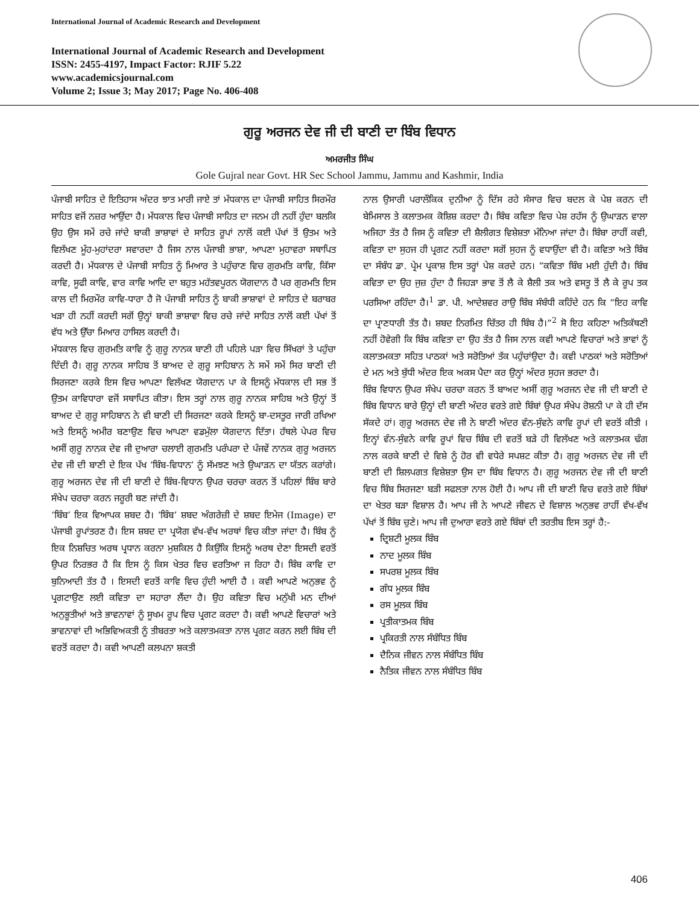International Journal of Academic Research and Development
International Journal of Academic Research and Development
ISSN: 2455-4197, Impact Factor: RJIF 5.22
www.academicsjournal.com
Volume 2; Issue 3; May 2017; Page No. 406-408
ਗੁਰੂ ਅਰਜਨ ਦੇਵ ਜੀ ਦੀ ਬਾਣੀ ਦਾ ਬਿੰਬ ਵਿਧਾਨ
ਅਮਰਜੀਤ ਸਿੰਘ
Gole Gujral near Govt. HR Sec School Jammu, Jammu and Kashmir, India
ਪੰਜਾਬੀ ਸਾਹਿਤ ਦੇ ਇਤਿਹਾਸ ਅੰਦਰ ਝਾਤ ਮਾਰੀ ਜਾਏ ਤਾਂ ਮੱਧਕਾਲ ਦਾ ਪੰਜਾਬੀ ਸਾਹਿਤ ਸਿਰਮੌਰ ਸਾਹਿਤ ਵਜੋਂ ਨਜ਼ਰ ਆਉਂਦਾ ਹੈ। ਮੱਧਕਾਲ ਵਿਚ ਪੰਜਾਬੀ ਸਾਹਿਤ ਦਾ ਜਨਮ ਹੀ ਨਹੀਂ ਹੁੰਦਾ ਬਲਕਿ ਉਹ ਉਸ ਸਮੇਂ ਰਚੇ ਜਾਂਦੇ ਬਾਕੀ ਭਾਸ਼ਾਵਾਂ ਦੇ ਸਾਹਿਤ ਰੂਪਾਂ ਨਾਲੋਂ ਕਈ ਪੱਖਾਂ ਤੋਂ ਉਤਮ ਅਤੇ ਵਿਲੱਖਣ ਮੂੰਹ-ਮੁਹਾਂਦਰਾ ਸਵਾਰਦਾ ਹੈ ਜਿਸ ਨਾਲ ਪੰਜਾਬੀ ਭਾਸ਼ਾ, ਆਪਣਾ ਮੁਹਾਵਰਾ ਸਥਾਪਿਤ ਕਰਦੀ ਹੈ। ਮੱਧਕਾਲ ਦੇ ਪੰਜਾਬੀ ਸਾਹਿਤ ਨੂੰ ਮਿਆਰ ਤੇ ਪਹੁੰਚਾਣ ਵਿਚ ਗੁਰਮਤਿ ਕਾਵਿ, ਕਿੱਸਾ ਕਾਵਿ, ਸੂਫੀ ਕਾਵਿ, ਵਾਰ ਕਾਵਿ ਆਦਿ ਦਾ ਬਹੁਤ ਮਹੱਤਵਪੂਰਨ ਯੋਗਦਾਨ ਹੈ ਪਰ ਗੁਰਮਤਿ ਇਸ ਕਾਲ ਦੀ ਮਿਰਮੌਰ ਕਾਵਿ-ਧਾਰਾ ਹੈ ਜੋ ਪੰਜਾਬੀ ਸਾਹਿਤ ਨੂੰ ਬਾਕੀ ਭਾਸ਼ਾਵਾਂ ਦੇ ਸਾਹਿਤ ਦੇ ਬਰਾਬਰ ਖੜਾ ਹੀ ਨਹੀਂ ਕਰਦੀ ਸਗੋਂ ਉਨ੍ਹਾਂ ਬਾਕੀ ਭਾਸ਼ਾਵਾ ਵਿਚ ਰਚੇ ਜਾਂਦੇ ਸਾਹਿਤ ਨਾਲੋਂ ਕਈ ਪੱਖਾਂ ਤੋਂ ਵੱਧ ਅਤੇ ਉੱਚਾ ਮਿਆਰ ਹਾਸਿਲ ਕਰਦੀ ਹੈ।
ਮੱਧਕਾਲ ਵਿਚ ਗੁਰਮਤਿ ਕਾਵਿ ਨੂੰ ਗੁਰੂ ਨਾਨਕ ਬਾਣੀ ਹੀ ਪਹਿਲੇ ਪੜਾ ਵਿਚ ਸਿੱਖਰਾਂ ਤੇ ਪਹੁੰਚਾ ਦਿੰਦੀ ਹੈ। ਗੁਰੂ ਨਾਨਕ ਸਾਹਿਬ ਤੋਂ ਬਾਅਦ ਦੇ ਗੁਰੂ ਸਾਹਿਬਾਨ ਨੇ ਸਮੇਂ ਸਮੇਂ ਸਿਰ ਬਾਣੀ ਦੀ ਸਿਰਜਣਾ ਕਰਕੇ ਇਸ ਵਿਚ ਆਪਣਾ ਵਿਲੱਖਣ ਯੋਗਦਾਨ ਪਾ ਕੇ ਇਸਨੂੰ ਮੱਧਕਾਲ ਦੀ ਸਭ ਤੋਂ ਉਤਮ ਕਾਵਿਧਾਰਾ ਵਜੋਂ ਸਥਾਪਿਤ ਕੀਤਾ। ਇਸ ਤਰ੍ਹਾਂ ਨਾਲ ਗੁਰੂ ਨਾਨਕ ਸਾਹਿਬ ਅਤੇ ਉਨ੍ਹਾਂ ਤੋਂ ਬਾਅਦ ਦੇ ਗੁਰੂ ਸਾਹਿਬਾਨ ਨੇ ਵੀ ਬਾਣੀ ਦੀ ਸਿਰਜਣਾ ਕਰਕੇ ਇਸਨੂੰ ਬਾ-ਦਸਤੂਰ ਜਾਰੀ ਰਖਿਆ ਅਤੇ ਇਸਨੂੰ ਅਮੀਰ ਬਣਾਉਣ ਵਿਚ ਆਪਣਾ ਵਡਮੁੱਲਾ ਯੋਗਦਾਨ ਦਿੱਤਾ। ਹੱਥਲੇ ਪੇਪਰ ਵਿਚ ਅਸੀਂ ਗੁਰੂ ਨਾਨਕ ਦੇਵ ਜੀ ਦੁਆਰਾ ਚਲਾਈ ਗੁਰਮਤਿ ਪਰੰਪਰਾ ਦੇ ਪੰਜਵੇਂ ਨਾਨਕ ਗੁਰੂ ਅਰਜਨ ਦੇਵ ਜੀ ਦੀ ਬਾਣੀ ਦੇ ਇਕ ਪੱਖ ‘ਬਿੰਬ-ਵਿਧਾਨ’ ਨੂੰ ਸੱਮਝਣ ਅਤੇ ਉਘਾੜਨ ਦਾ ਯੱਤਨ ਕਰਾਂਗੇ। ਗੁਰੂ ਅਰਜਨ ਦੇਵ ਜੀ ਦੀ ਬਾਣੀ ਦੇ ਬਿੰਬ-ਵਿਧਾਨ ਉਪਰ ਚਰਚਾ ਕਰਨ ਤੋਂ ਪਹਿਲਾਂ ਬਿੰਬ ਬਾਰੇ ਸੰਖੇਪ ਚਰਚਾ ਕਰਨ ਜਰੂਰੀ ਬਣ ਜਾਂਦੀ ਹੈ।
‘ਬਿੰਬ’ ਇਕ ਵਿਆਪਕ ਸ਼ਬਦ ਹੈ। ‘ਬਿੰਬ’ ਸ਼ਬਦ ਅੰਗਰੇਜ਼ੀ ਦੇ ਸ਼ਬਦ ਇਮੇਜ (Image) ਦਾ ਪੰਜਾਬੀ ਰੂਪਾਂਤਰਣ ਹੈ। ਇਸ ਸ਼ਬਦ ਦਾ ਪ੍ਰਯੋਗ ਵੱਖ-ਵੱਖ ਅਰਥਾਂ ਵਿਚ ਕੀਤਾ ਜਾਂਦਾ ਹੈ। ਬਿੰਬ ਨੂੰ ਇਕ ਨਿਸ਼ਚਿਤ ਅਰਥ ਪ੍ਰਧਾਨ ਕਰਨਾ ਮੁਸ਼ਕਿਲ ਹੈ ਕਿਉਂਕਿ ਇਸਨੂੰ ਅਰਥ ਦੇਣਾ ਇਸਦੀ ਵਰਤੋਂ ਉਪਰ ਨਿਰਭਰ ਹੈ ਕਿ ਇਸ ਨੂੰ ਕਿਸ ਖੇਤਰ ਵਿਚ ਵਰਤਿਆ ਜ ਰਿਹਾ ਹੈ। ਬਿੰਬ ਕਾਵਿ ਦਾ ਬੁਨਿਆਦੀ ਤੱਤ ਹੈ । ਇਸਦੀ ਵਰਤੋਂ ਕਾਵਿ ਵਿਚ ਹੁੰਦੀ ਆਈ ਹੈ । ਕਵੀ ਆਪਣੇ ਅਨੁਭਵ ਨੂੰ ਪ੍ਰਗਟਾਉਣ ਲਈ ਕਵਿਤਾ ਦਾ ਸਹਾਰਾ ਲੈਂਦਾ ਹੈ। ਉਹ ਕਵਿਤਾ ਵਿਚ ਮਨੁੱਖੀ ਮਨ ਦੀਆਂ ਅਨੁਭੂਤੀਆਂ ਅਤੇ ਭਾਵਨਾਵਾਂ ਨੂੰ ਸੂਖਮ ਰੂਪ ਵਿਚ ਪ੍ਰਗਟ ਕਰਦਾ ਹੈ। ਕਵੀ ਆਪਣੇ ਵਿਚਾਰਾਂ ਅਤੇ ਭਾਵਨਾਵਾਂ ਦੀ ਅਭਿਵਿਅਕਤੀ ਨੂੰ ਤੀਬਰਤਾ ਅਤੇ ਕਲਾਤਮਕਤਾ ਨਾਲ ਪ੍ਰਗਟ ਕਰਨ ਲਈ ਬਿੰਬ ਦੀ ਵਰਤੋਂ ਕਰਦਾ ਹੈ। ਕਵੀ ਆਪਣੀ ਕਲਪਨਾ ਸ਼ਕਤੀ
ਨਾਲ ਉਸਾਰੀ ਪਰਾਲੌਕਿਕ ਦੁਨੀਆ ਨੂੰ ਦਿੱਸ ਰਹੇ ਸੰਸਾਰ ਵਿਚ ਬਦਲ ਕੇ ਪੇਸ਼ ਕਰਨ ਦੀ ਬੇਮਿਸਾਲ ਤੇ ਕਲਾਤਮਕ ਕੋਸ਼ਿਸ਼ ਕਰਦਾ ਹੈ। ਬਿੰਬ ਕਵਿਤਾ ਵਿਚ ਪੇਸ਼ ਰਹੱਸ ਨੂੰ ਉਘਾੜਨ ਵਾਲਾ ਅਜਿਹਾ ਤੱਤ ਹੈ ਜਿਸ ਨੂੰ ਕਵਿਤਾ ਦੀ ਸ਼ੈਲੀਗਤ ਵਿਸ਼ੇਸ਼ਤਾ ਮੰਨਿਆ ਜਾਂਦਾ ਹੈ। ਬਿੰਬਾ ਰਾਹੀਂ ਕਵੀ, ਕਵਿਤਾ ਦਾ ਸੁਹਜ ਹੀ ਪ੍ਰਗਟ ਨਹੀਂ ਕਰਦਾ ਸਗੋਂ ਸੁਹਜ ਨੂੰ ਵਧਾਉਂਦਾ ਵੀ ਹੈ। ਕਵਿਤਾ ਅਤੇ ਬਿੰਬ ਦਾ ਸੰਬੰਧ ਡਾ. ਪ੍ਰੇਮ ਪ੍ਰਕਾਸ਼ ਇਸ ਤਰ੍ਹਾਂ ਪੇਸ਼ ਕਰਦੇ ਹਨ। “ਕਵਿਤਾ ਬਿੰਬ ਮਈ ਹੁੰਦੀ ਹੈ। ਬਿੰਬ ਕਵਿਤਾ ਦਾ ਉਹ ਜੁਜ਼ ਹੁੰਦਾ ਹੈ ਜਿਹੜਾ ਭਾਵ ਤੋਂ ਲੈ ਕੇ ਸ਼ੈਲੀ ਤਕ ਅਤੇ ਵਸਤੂ ਤੋਂ ਲੈ ਕੇ ਰੂਪ ਤਕ ਪਰਸਿਆ ਰਹਿੰਦਾ ਹੈ।<sup>1</sup> ਡਾ. ਪੀ. ਆਦੇਸ਼ਵਰ ਰਾਉ ਬਿੰਬ ਸੰਬੰਧੀ ਕਹਿੰਦੇ ਹਨ ਕਿ “ਇਹ ਕਾਵਿ ਦਾ ਪ੍ਰਾਣਧਾਰੀ ਤੱਤ ਹੈ। ਸ਼ਬਦ ਨਿਰਮਿਤ ਚਿੱਤਰ ਹੀ ਬਿੰਬ ਹੈ।”<sup>2</sup> ਸੋ ਇਹ ਕਹਿਣਾ ਅਤਿਕੱਥਣੀ ਨਹੀਂ ਹੋਵੇਗੀ ਕਿ ਬਿੰਬ ਕਵਿਤਾ ਦਾ ਉਹ ਤੱਤ ਹੈ ਜਿਸ ਨਾਲ ਕਵੀ ਆਪਣੇ ਵਿਚਾਰਾਂ ਅਤੇ ਭਾਵਾਂ ਨੂੰ ਕਲਾਤਮਕਤਾ ਸਹਿਤ ਪਾਠਕਾਂ ਅਤੇ ਸਰੋਤਿਆਂ ਤੱਕ ਪਹੁੰਚਾਂਉਦਾ ਹੈ। ਕਵੀ ਪਾਠਕਾਂ ਅਤੇ ਸਰੋਤਿਆਂ ਦੇ ਮਨ ਅਤੇ ਬੁੱਧੀ ਅੰਦਰ ਇਕ ਅਕਸ ਪੈਦਾ ਕਰ ਉਨ੍ਹਾਂ ਅੰਦਰ ਸੁਹਜ ਭਰਦਾ ਹੈ।
ਬਿੰਬ ਵਿਧਾਨ ਉਪਰ ਸੰਖੇਪ ਚਰਚਾ ਕਰਨ ਤੋਂ ਬਾਅਦ ਅਸੀਂ ਗੁਰੂ ਅਰਜਨ ਦੇਵ ਜੀ ਦੀ ਬਾਣੀ ਦੇ ਬਿੰਬ ਵਿਧਾਨ ਬਾਰੇ ਉਨ੍ਹਾਂ ਦੀ ਬਾਣੀ ਅੰਦਰ ਵਰਤੇ ਗਏ ਬਿੰਬਾਂ ਉਪਰ ਸੰਖੇਪ ਰੋਸ਼ਨੀ ਪਾ ਕੇ ਹੀ ਦੱਸ ਸੱਕਦੇ ਹਾਂ। ਗੁਰੂ ਅਰਜਨ ਦੇਵ ਜੀ ਨੇ ਬਾਣੀ ਅੰਦਰ ਵੰਨ-ਸੁੰਵਨੇ ਕਾਵਿ ਰੂਪਾਂ ਦੀ ਵਰਤੋਂ ਕੀਤੀ । ਇਨ੍ਹਾਂ ਵੰਨ-ਸੁੰਵਨੇ ਕਾਵਿ ਰੂਪਾਂ ਵਿਚ ਬਿੰਬ ਦੀ ਵਰਤੋਂ ਬੜੇ ਹੀ ਵਿਲੱਖਣ ਅਤੇ ਕਲਾਤਮਕ ਢੰਗ ਨਾਲ ਕਰਕੇ ਬਾਣੀ ਦੇ ਵਿਸ਼ੇ ਨੂੰ ਹੋਰ ਵੀ ਵਧੇਰੇ ਸਪਸ਼ਟ ਕੀਤਾ ਹੈ। ਗੁਰੂ ਅਰਜਨ ਦੇਵ ਜੀ ਦੀ ਬਾਣੀ ਦੀ ਸ਼ਿਲਪਗਤ ਵਿਸ਼ੇਸ਼ਤਾ ਉਸ ਦਾ ਬਿੰਬ ਵਿਧਾਨ ਹੈ। ਗੁਰੂ ਅਰਜਨ ਦੇਵ ਜੀ ਦੀ ਬਾਣੀ ਵਿਚ ਬਿੰਬ ਸਿਰਜਣਾ ਬੜੀ ਸਫਲਤਾ ਨਾਲ ਹੋਈ ਹੈ। ਆਪ ਜੀ ਦੀ ਬਾਣੀ ਵਿਚ ਵਰਤੇ ਗਏ ਬਿੰਬਾਂ ਦਾ ਖੇਤਰ ਬੜਾ ਵਿਸ਼ਾਲ ਹੈ। ਆਪ ਜੀ ਨੇ ਆਪਣੇ ਜੀਵਨ ਦੇ ਵਿਸ਼ਾਲ ਅਨੁਭਵ ਰਾਹੀਂ ਵੱਖ-ਵੱਖ ਪੱਖਾਂ ਤੋਂ ਬਿੰਬ ਚੁਣੇ। ਆਪ ਜੀ ਦੁਆਰਾ ਵਰਤੇ ਗਏ ਬਿੰਬਾਂ ਦੀ ਤਰਤੀਬ ਇਸ ਤਰ੍ਹਾਂ ਹੈ:-
ਦ੍ਰਿਸ਼ਟੀ ਮੂਲਕ ਬਿੰਬ
ਨਾਦ ਮੂਲਕ ਬਿੰਬ
ਸਪਰਸ਼ ਮੂਲਕ ਬਿੰਬ
ਗੰਧ ਮੂਲਕ ਬਿੰਬ
ਰਸ ਮੂਲਕ ਬਿੰਬ
ਪ੍ਰਤੀਕਾਤਮਕ ਬਿੰਬ
ਪ੍ਰਕਿਰਤੀ ਨਾਲ ਸੰਬੰਧਿਤ ਬਿੰਬ
ਦੈਨਿਕ ਜੀਵਨ ਨਾਲ ਸੰਬੰਧਿਤ ਬਿੰਬ
ਨੈਤਿਕ ਜੀਵਨ ਨਾਲ ਸੰਬੰਧਿਤ ਬਿੰਬ
406